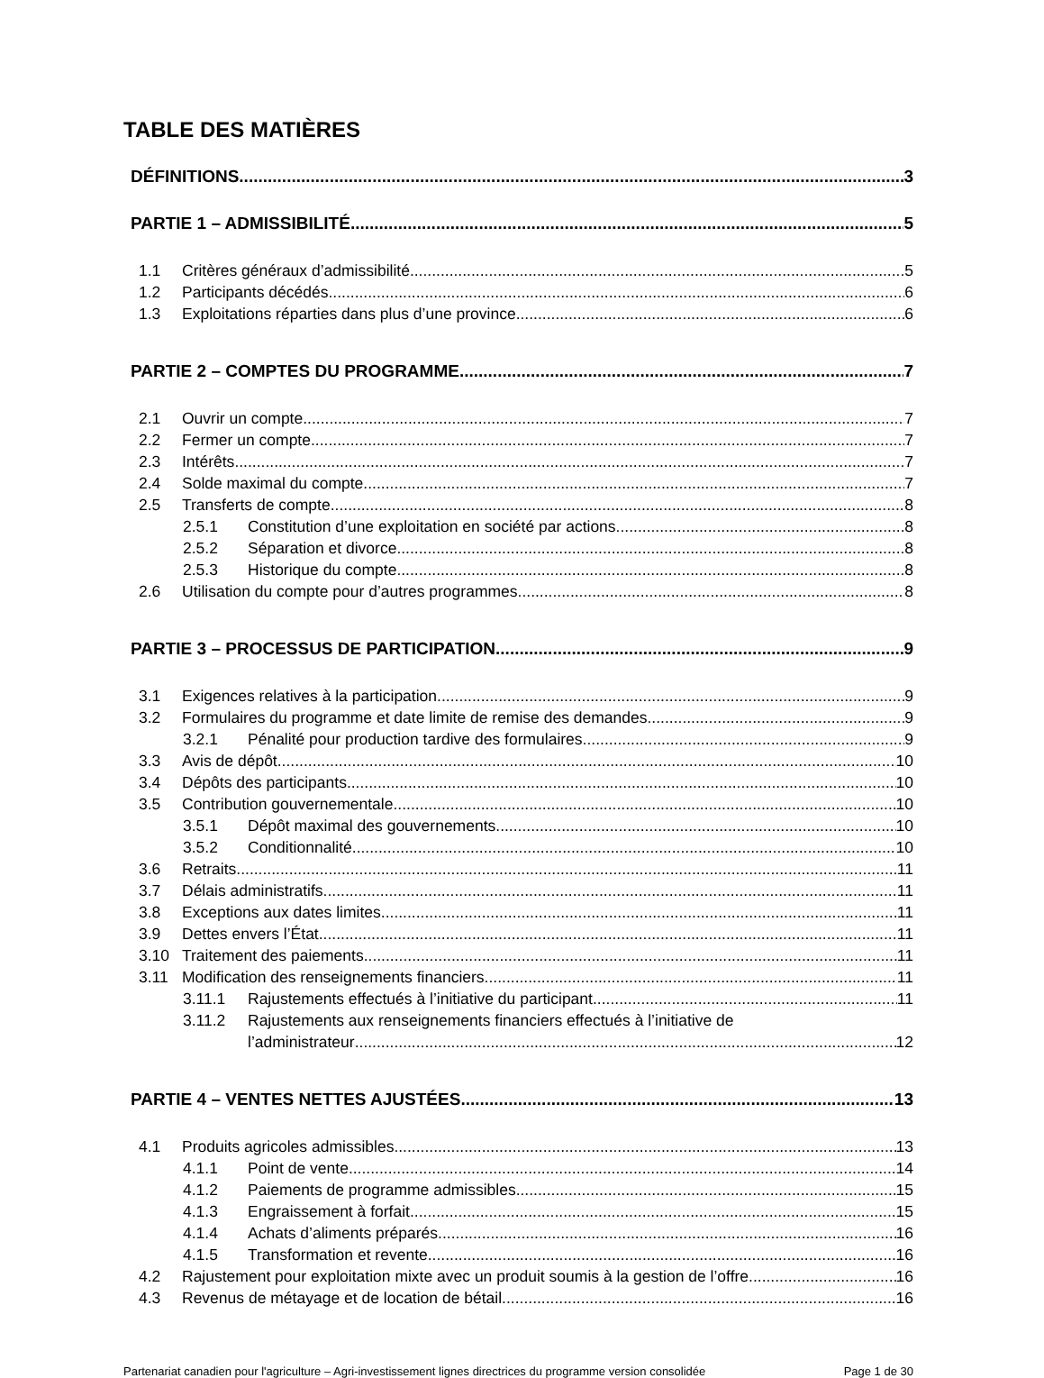TABLE DES MATIÈRES
DÉFINITIONS 3
PARTIE 1 – ADMISSIBILITÉ 5
1.1 Critères généraux d’admissibilité 5
1.2 Participants décédés 6
1.3 Exploitations réparties dans plus d’une province 6
PARTIE 2 – COMPTES DU PROGRAMME 7
2.1 Ouvrir un compte 7
2.2 Fermer un compte 7
2.3 Intérêts 7
2.4 Solde maximal du compte 7
2.5 Transferts de compte 8
2.5.1 Constitution d’une exploitation en société par actions 8
2.5.2 Séparation et divorce 8
2.5.3 Historique du compte 8
2.6 Utilisation du compte pour d’autres programmes 8
PARTIE 3 – PROCESSUS DE PARTICIPATION 9
3.1 Exigences relatives à la participation 9
3.2 Formulaires du programme et date limite de remise des demandes 9
3.2.1 Pénalité pour production tardive des formulaires 9
3.3 Avis de dépôt 10
3.4 Dépôts des participants 10
3.5 Contribution gouvernementale 10
3.5.1 Dépôt maximal des gouvernements 10
3.5.2 Conditionnalité 10
3.6 Retraits 11
3.7 Délais administratifs 11
3.8 Exceptions aux dates limites 11
3.9 Dettes envers l’État 11
3.10 Traitement des paiements 11
3.11 Modification des renseignements financiers 11
3.11.1 Rajustements effectués à l’initiative du participant 11
3.11.2 Rajustements aux renseignements financiers effectués à l’initiative de
l’administrateur 12
PARTIE 4 – VENTES NETTES AJUSTÉES 13
4.1 Produits agricoles admissibles 13
4.1.1 Point de vente 14
4.1.2 Paiements de programme admissibles 15
4.1.3 Engraissement à forfait 15
4.1.4 Achats d’aliments préparés 16
4.1.5 Transformation et revente 16
4.2 Rajustement pour exploitation mixte avec un produit soumis à la gestion de l’offre 16
4.3 Revenus de métayage et de location de bétail 16
Partenariat canadien pour l'agriculture – Agri-investissement lignes directrices du programme version consolidée Page 1 de 30